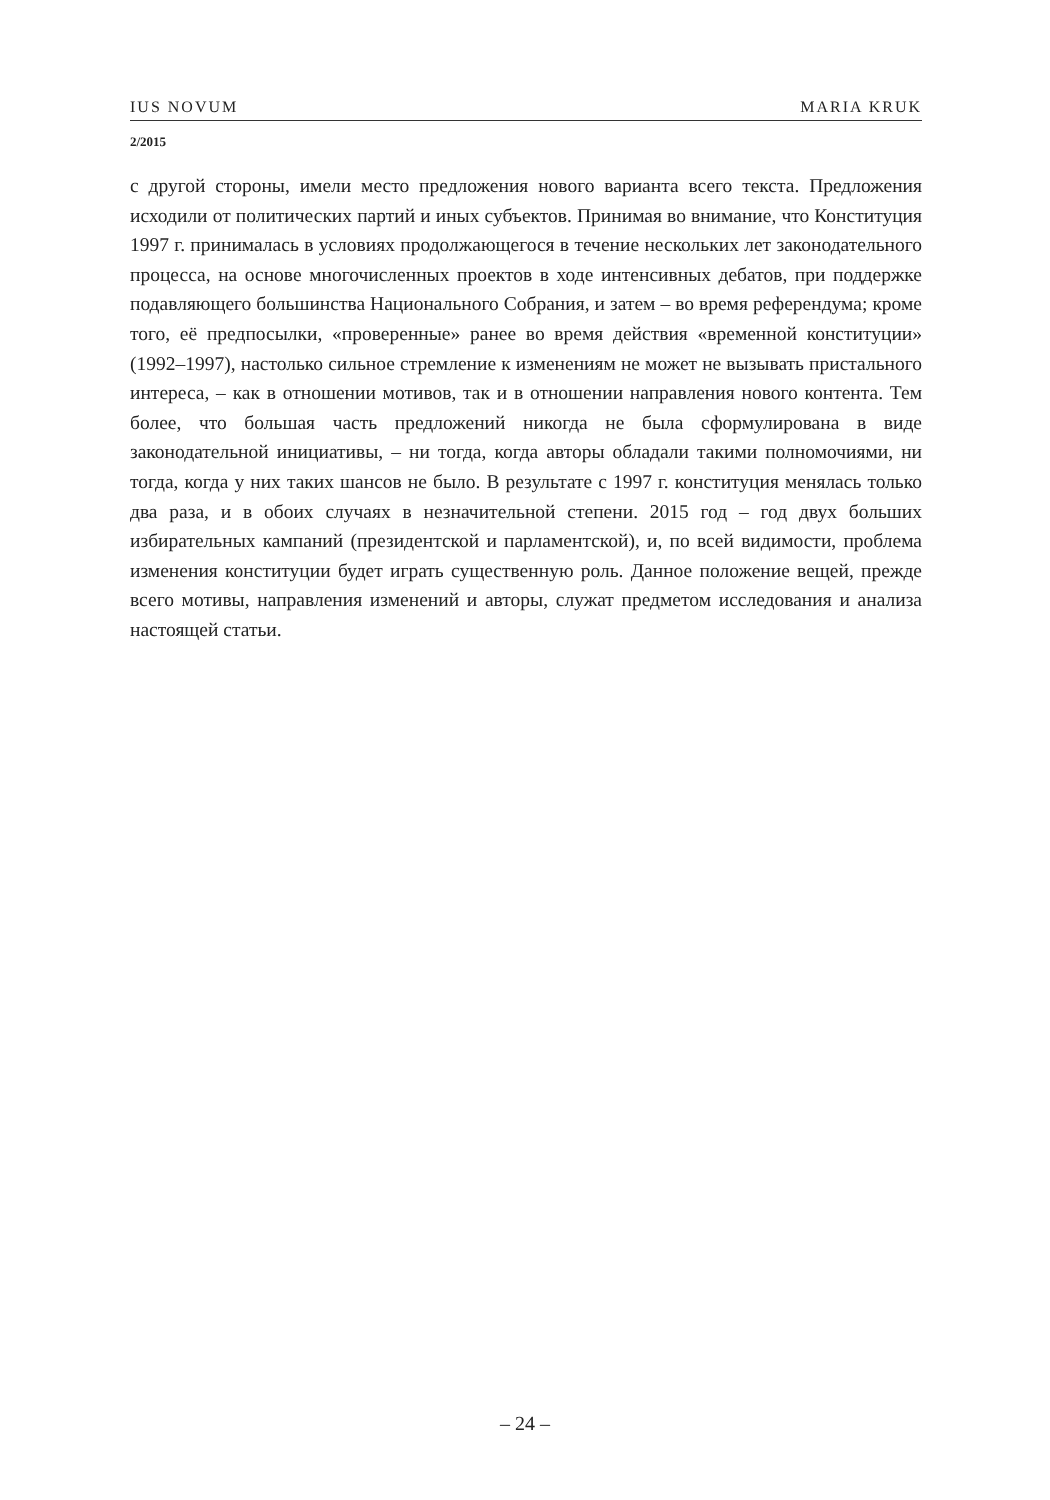IUS NOVUM MARIA KRUK
2/2015
с другой стороны, имели место предложения нового варианта всего текста. Предложения исходили от политических партий и иных субъектов. Принимая во внимание, что Конституция 1997 г. принималась в условиях продолжающегося в течение нескольких лет законодательного процесса, на основе многочисленных проектов в ходе интенсивных дебатов, при поддержке подавляющего большинства Национального Собрания, и затем – во время референдума; кроме того, её предпосылки, «проверенные» ранее во время действия «временной конституции» (1992–1997), настолько сильное стремление к изменениям не может не вызывать пристального интереса, – как в отношении мотивов, так и в отношении направления нового контента. Тем более, что большая часть предложений никогда не была сформулирована в виде законодательной инициативы, – ни тогда, когда авторы обладали такими полномочиями, ни тогда, когда у них таких шансов не было. В результате с 1997 г. конституция менялась только два раза, и в обоих случаях в незначительной степени. 2015 год – год двух больших избирательных кампаний (президентской и парламентской), и, по всей видимости, проблема изменения конституции будет играть существенную роль. Данное положение вещей, прежде всего мотивы, направления изменений и авторы, служат предметом исследования и анализа настоящей статьи.
– 24 –